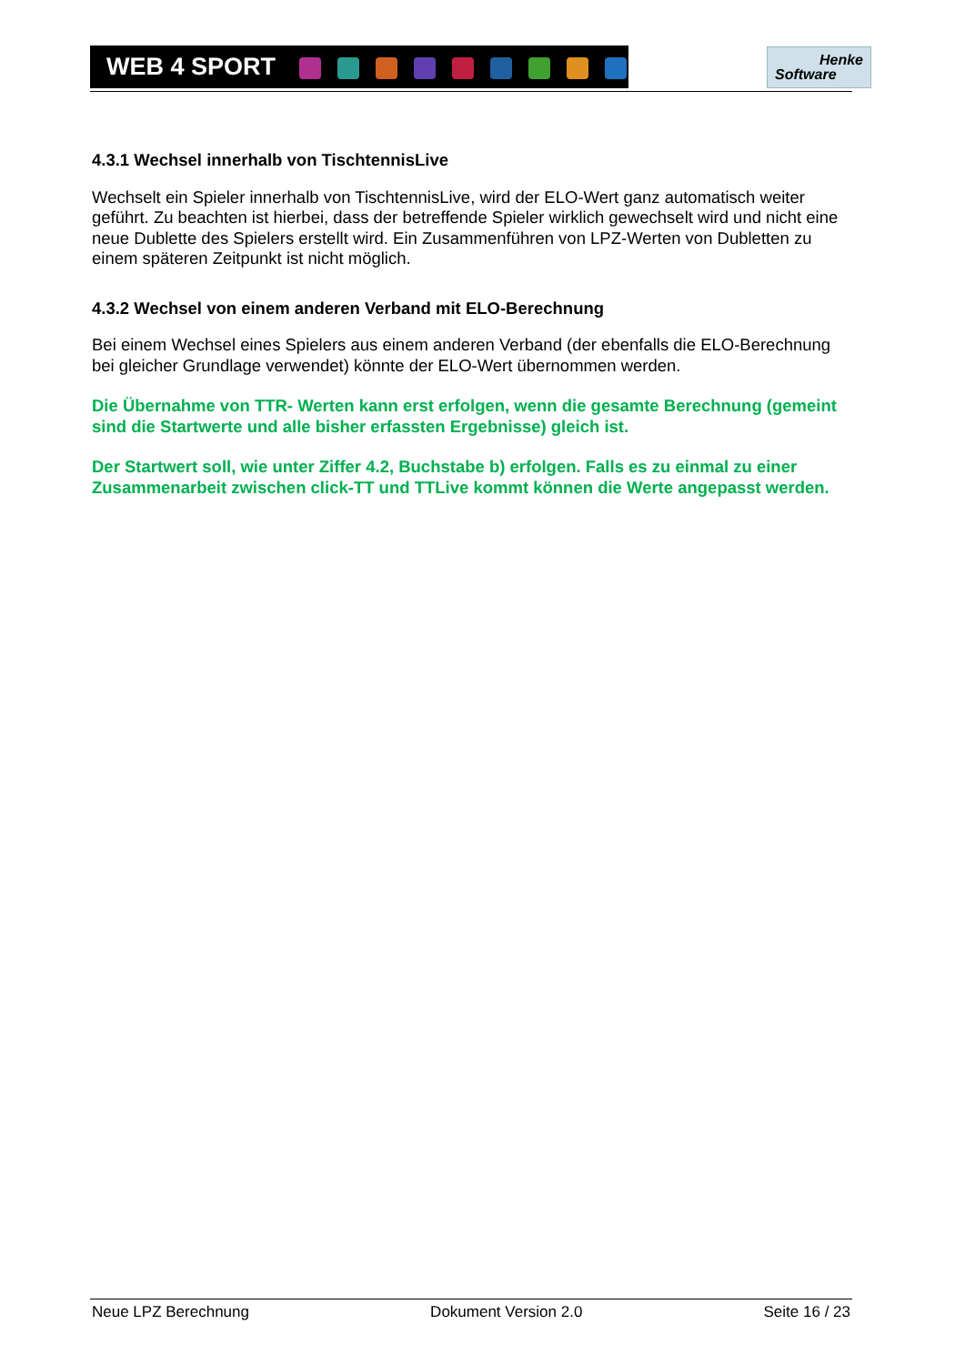WEB 4 SPORT
Henke
Software
4.3.1 Wechsel innerhalb von TischtennisLive
Wechselt ein Spieler innerhalb von TischtennisLive, wird der ELO-Wert ganz automatisch weiter geführt. Zu beachten ist hierbei, dass der betreffende Spieler wirklich gewechselt wird und nicht eine neue Dublette des Spielers erstellt wird. Ein Zusammenführen von LPZ-Werten von Dubletten zu einem späteren Zeitpunkt ist nicht möglich.
4.3.2 Wechsel von einem anderen Verband mit ELO-Berechnung
Bei einem Wechsel eines Spielers aus einem anderen Verband (der ebenfalls die ELO-Berechnung bei gleicher Grundlage verwendet) könnte der ELO-Wert übernommen werden.
Die Übernahme von TTR- Werten kann erst erfolgen, wenn die gesamte Berechnung (gemeint sind die Startwerte und alle bisher erfassten Ergebnisse) gleich ist.
Der Startwert soll, wie unter Ziffer 4.2, Buchstabe b) erfolgen. Falls es zu einmal zu einer Zusammenarbeit zwischen click-TT und TTLive kommt können die Werte angepasst werden.
Neue LPZ Berechnung Dokument Version 2.0 Seite 16 / 23